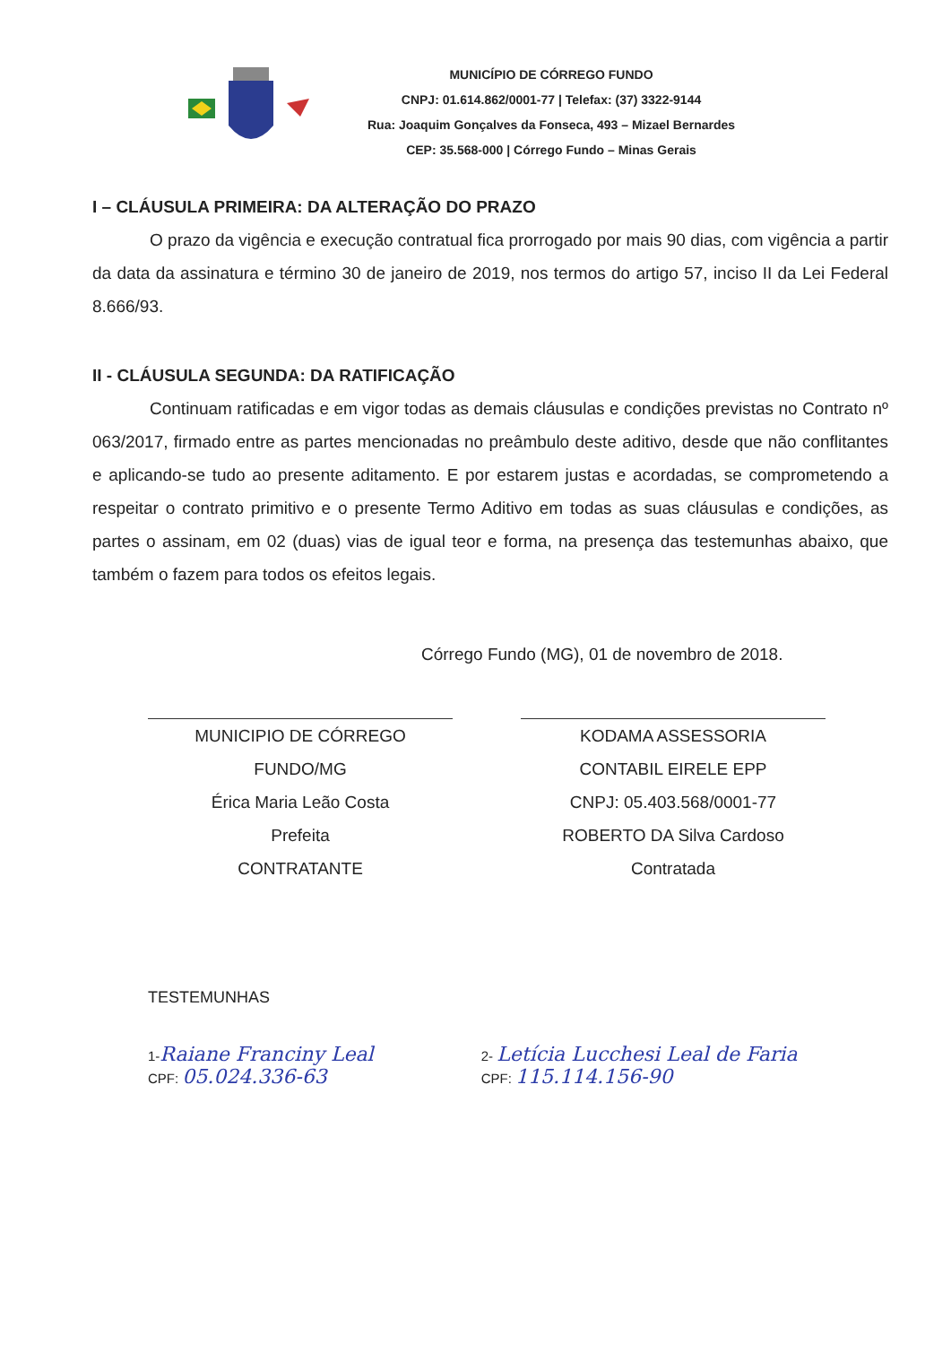MUNICÍPIO DE CÓRREGO FUNDO
CNPJ: 01.614.862/0001-77 | Telefax: (37) 3322-9144
Rua: Joaquim Gonçalves da Fonseca, 493 – Mizael Bernardes
CEP: 35.568-000 | Córrego Fundo – Minas Gerais
I – CLÁUSULA PRIMEIRA: DA ALTERAÇÃO DO PRAZO
O prazo da vigência e execução contratual fica prorrogado por mais 90 dias, com vigência a partir da data da assinatura e término 30 de janeiro de 2019, nos termos do artigo 57, inciso II da Lei Federal 8.666/93.
II - CLÁUSULA SEGUNDA: DA RATIFICAÇÃO
Continuam ratificadas e em vigor todas as demais cláusulas e condições previstas no Contrato nº 063/2017, firmado entre as partes mencionadas no preâmbulo deste aditivo, desde que não conflitantes e aplicando-se tudo ao presente aditamento. E por estarem justas e acordadas, se comprometendo a respeitar o contrato primitivo e o presente Termo Aditivo em todas as suas cláusulas e condições, as partes o assinam, em 02 (duas) vias de igual teor e forma, na presença das testemunhas abaixo, que também o fazem para todos os efeitos legais.
Córrego Fundo (MG), 01 de novembro de 2018.
MUNICIPIO DE CÓRREGO
FUNDO/MG
Érica Maria Leão Costa
Prefeita
CONTRATANTE
KODAMA ASSESSORIA
CONTABIL EIRELE EPP
CNPJ: 05.403.568/0001-77
ROBERTO DA Silva Cardoso
Contratada
TESTEMUNHAS
1-Raiane Franciny Leal
CPF: 05.024.336-63
2- Letícia Lucchesi Leal de Faria
CPF: 115.114.156-90